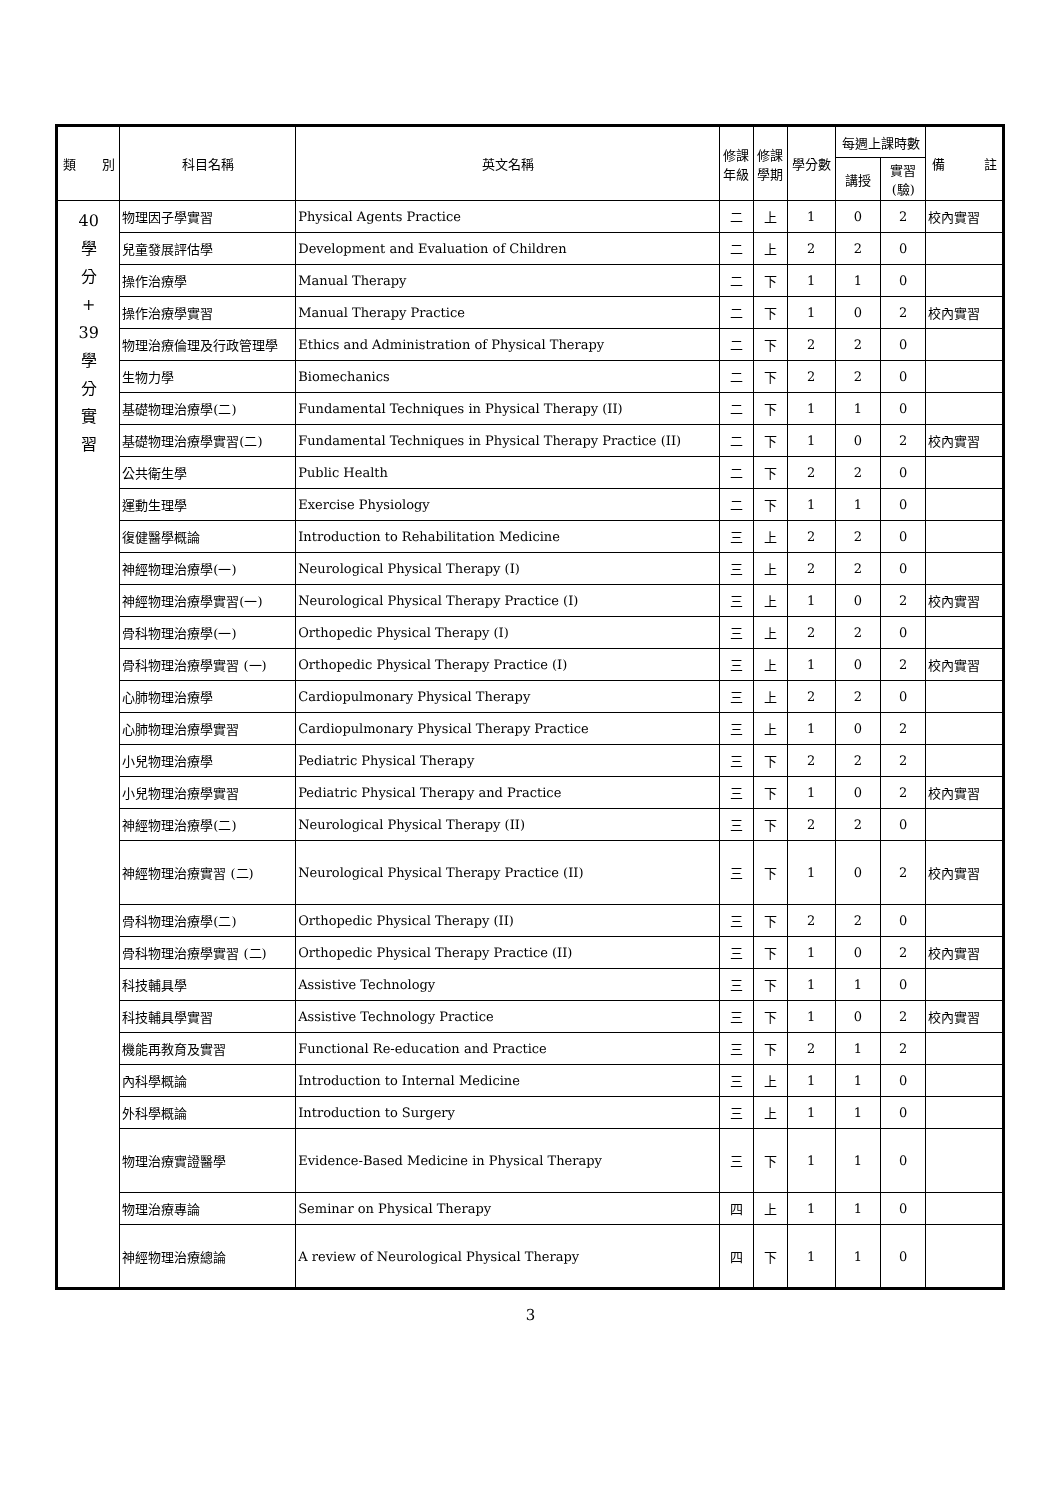| 類 別 | 科目名稱 | 英文名稱 | 修課 年級 | 修課 學期 | 學分數 | 每週上課時數 | | 備 註 |
| --- | --- | --- | --- | --- | --- | --- | --- | --- |
| | | | | | | 講授 | 實習 (驗) | |
| 40 學 分 + 39 學 分 實 習 | 物理因子學實習 | Physical Agents Practice | 二 | 上 | 1 | 0 | 2 | 校內實習 |
| | 兒童發展評估學 | Development and Evaluation of Children | 二 | 上 | 2 | 2 | 0 | |
| | 操作治療學 | Manual Therapy | 二 | 下 | 1 | 1 | 0 | |
| | 操作治療學實習 | Manual Therapy Practice | 二 | 下 | 1 | 0 | 2 | 校內實習 |
| | 物理治療倫理及行政管理學 | Ethics and Administration of Physical Therapy | 二 | 下 | 2 | 2 | 0 | |
| | 生物力學 | Biomechanics | 二 | 下 | 2 | 2 | 0 | |
| | 基礎物理治療學(二) | Fundamental Techniques in Physical Therapy (II) | 二 | 下 | 1 | 1 | 0 | |
| | 基礎物理治療學實習(二) | Fundamental Techniques in Physical Therapy Practice (II) | 二 | 下 | 1 | 0 | 2 | 校內實習 |
| | 公共衛生學 | Public Health | 二 | 下 | 2 | 2 | 0 | |
| | 運動生理學 | Exercise Physiology | 二 | 下 | 1 | 1 | 0 | |
| | 復健醫學概論 | Introduction to Rehabilitation Medicine | 三 | 上 | 2 | 2 | 0 | |
| | 神經物理治療學(一) | Neurological Physical Therapy (I) | 三 | 上 | 2 | 2 | 0 | |
| | 神經物理治療學實習(一) | Neurological Physical Therapy Practice (I) | 三 | 上 | 1 | 0 | 2 | 校內實習 |
| | 骨科物理治療學(一) | Orthopedic Physical Therapy (I) | 三 | 上 | 2 | 2 | 0 | |
| | 骨科物理治療學實習 (一) | Orthopedic Physical Therapy Practice (I) | 三 | 上 | 1 | 0 | 2 | 校內實習 |
| | 心肺物理治療學 | Cardiopulmonary Physical Therapy | 三 | 上 | 2 | 2 | 0 | |
| | 心肺物理治療學實習 | Cardiopulmonary Physical Therapy Practice | 三 | 上 | 1 | 0 | 2 | |
| | 小兒物理治療學 | Pediatric Physical Therapy | 三 | 下 | 2 | 2 | 2 | |
| | 小兒物理治療學實習 | Pediatric Physical Therapy and Practice | 三 | 下 | 1 | 0 | 2 | 校內實習 |
| | 神經物理治療學(二) | Neurological Physical Therapy (II) | 三 | 下 | 2 | 2 | 0 | |
| | 神經物理治療實習 (二) | Neurological Physical Therapy Practice (II) | 三 | 下 | 1 | 0 | 2 | 校內實習 |
| | 骨科物理治療學(二) | Orthopedic Physical Therapy (II) | 三 | 下 | 2 | 2 | 0 | |
| | 骨科物理治療學實習 (二) | Orthopedic Physical Therapy Practice (II) | 三 | 下 | 1 | 0 | 2 | 校內實習 |
| | 科技輔具學 | Assistive Technology | 三 | 下 | 1 | 1 | 0 | |
| | 科技輔具學實習 | Assistive Technology Practice | 三 | 下 | 1 | 0 | 2 | 校內實習 |
| | 機能再教育及實習 | Functional Re-education and Practice | 三 | 下 | 2 | 1 | 2 | |
| | 內科學概論 | Introduction to Internal Medicine | 三 | 上 | 1 | 1 | 0 | |
| | 外科學概論 | Introduction to Surgery | 三 | 上 | 1 | 1 | 0 | |
| | 物理治療實證醫學 | Evidence-Based Medicine in Physical Therapy | 三 | 下 | 1 | 1 | 0 | |
| | 物理治療專論 | Seminar on Physical Therapy | 四 | 上 | 1 | 1 | 0 | |
| | 神經物理治療總論 | A review of Neurological Physical Therapy | 四 | 下 | 1 | 1 | 0 | |
3